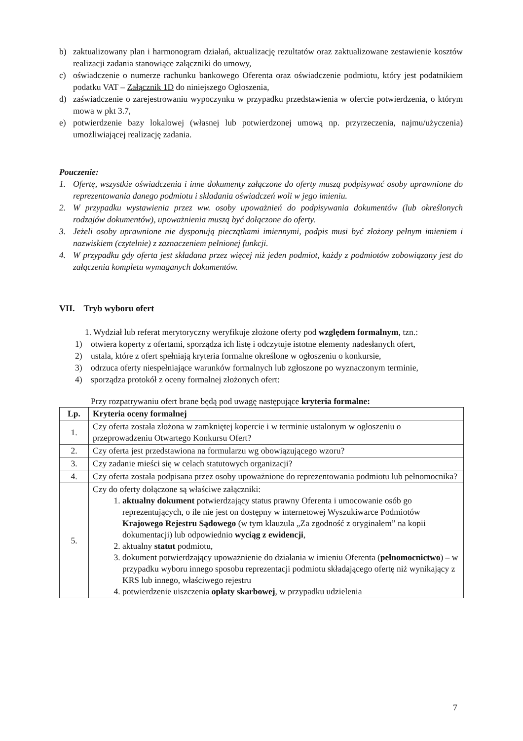b) zaktualizowany plan i harmonogram działań, aktualizację rezultatów oraz zaktualizowane zestawienie kosztów realizacji zadania stanowiące załączniki do umowy,
c) oświadczenie o numerze rachunku bankowego Oferenta oraz oświadczenie podmiotu, który jest podatnikiem podatku VAT – Załącznik 1D do niniejszego Ogłoszenia,
d) zaświadczenie o zarejestrowaniu wypoczynku w przypadku przedstawienia w ofercie potwierdzenia, o którym mowa w pkt 3.7,
e) potwierdzenie bazy lokalowej (własnej lub potwierdzonej umową np. przyrzeczenia, najmu/użyczenia) umożliwiającej realizację zadania.
Pouczenie:
1. Ofertę, wszystkie oświadczenia i inne dokumenty załączone do oferty muszą podpisywać osoby uprawnione do reprezentowania danego podmiotu i składania oświadczeń woli w jego imieniu.
2. W przypadku wystawienia przez ww. osoby upoważnień do podpisywania dokumentów (lub określonych rodzajów dokumentów), upoważnienia muszą być dołączone do oferty.
3. Jeżeli osoby uprawnione nie dysponują pieczątkami imiennymi, podpis musi być złożony pełnym imieniem i nazwiskiem (czytelnie) z zaznaczeniem pełnionej funkcji.
4. W przypadku gdy oferta jest składana przez więcej niż jeden podmiot, każdy z podmiotów zobowiązany jest do załączenia kompletu wymaganych dokumentów.
VII. Tryb wyboru ofert
1. Wydział lub referat merytoryczny weryfikuje złożone oferty pod względem formalnym, tzn.:
1) otwiera koperty z ofertami, sporządza ich listę i odczytuje istotne elementy nadesłanych ofert,
2) ustala, które z ofert spełniają kryteria formalne określone w ogłoszeniu o konkursie,
3) odrzuca oferty niespełniające warunków formalnych lub zgłoszone po wyznaczonym terminie,
4) sporządza protokół z oceny formalnej złożonych ofert:
Przy rozpatrywaniu ofert brane będą pod uwagę następujące kryteria formalne:
| Lp. | Kryteria oceny formalnej |
| --- | --- |
| 1. | Czy oferta została złożona w zamkniętej kopercie i w terminie ustalonym w ogłoszeniu o przeprowadzeniu Otwartego Konkursu Ofert? |
| 2. | Czy oferta jest przedstawiona na formularzu wg obowiązującego wzoru? |
| 3. | Czy zadanie mieści się w celach statutowych organizacji? |
| 4. | Czy oferta została podpisana przez osoby upoważnione do reprezentowania podmiotu lub pełnomocnika? |
| 5. | Czy do oferty dołączone są właściwe załączniki: 1. aktualny dokument potwierdzający status prawny Oferenta i umocowanie osób go reprezentujących, o ile nie jest on dostępny w internetowej Wyszukiwarce Podmiotów Krajowego Rejestru Sądowego (w tym klauzula „Za zgodność z oryginałem” na kopii dokumentacji) lub odpowiednio wyciąg z ewidencji , 2. aktualny statut podmiotu, 3. dokument potwierdzający upoważnienie do działania w imieniu Oferenta ( pełnomocnictwo ) – w przypadku wyboru innego sposobu reprezentacji podmiotu składającego ofertę niż wynikający z KRS lub innego, właściwego rejestru 4. potwierdzenie uiszczenia opłaty skarbowej , w przypadku udzielenia |
7